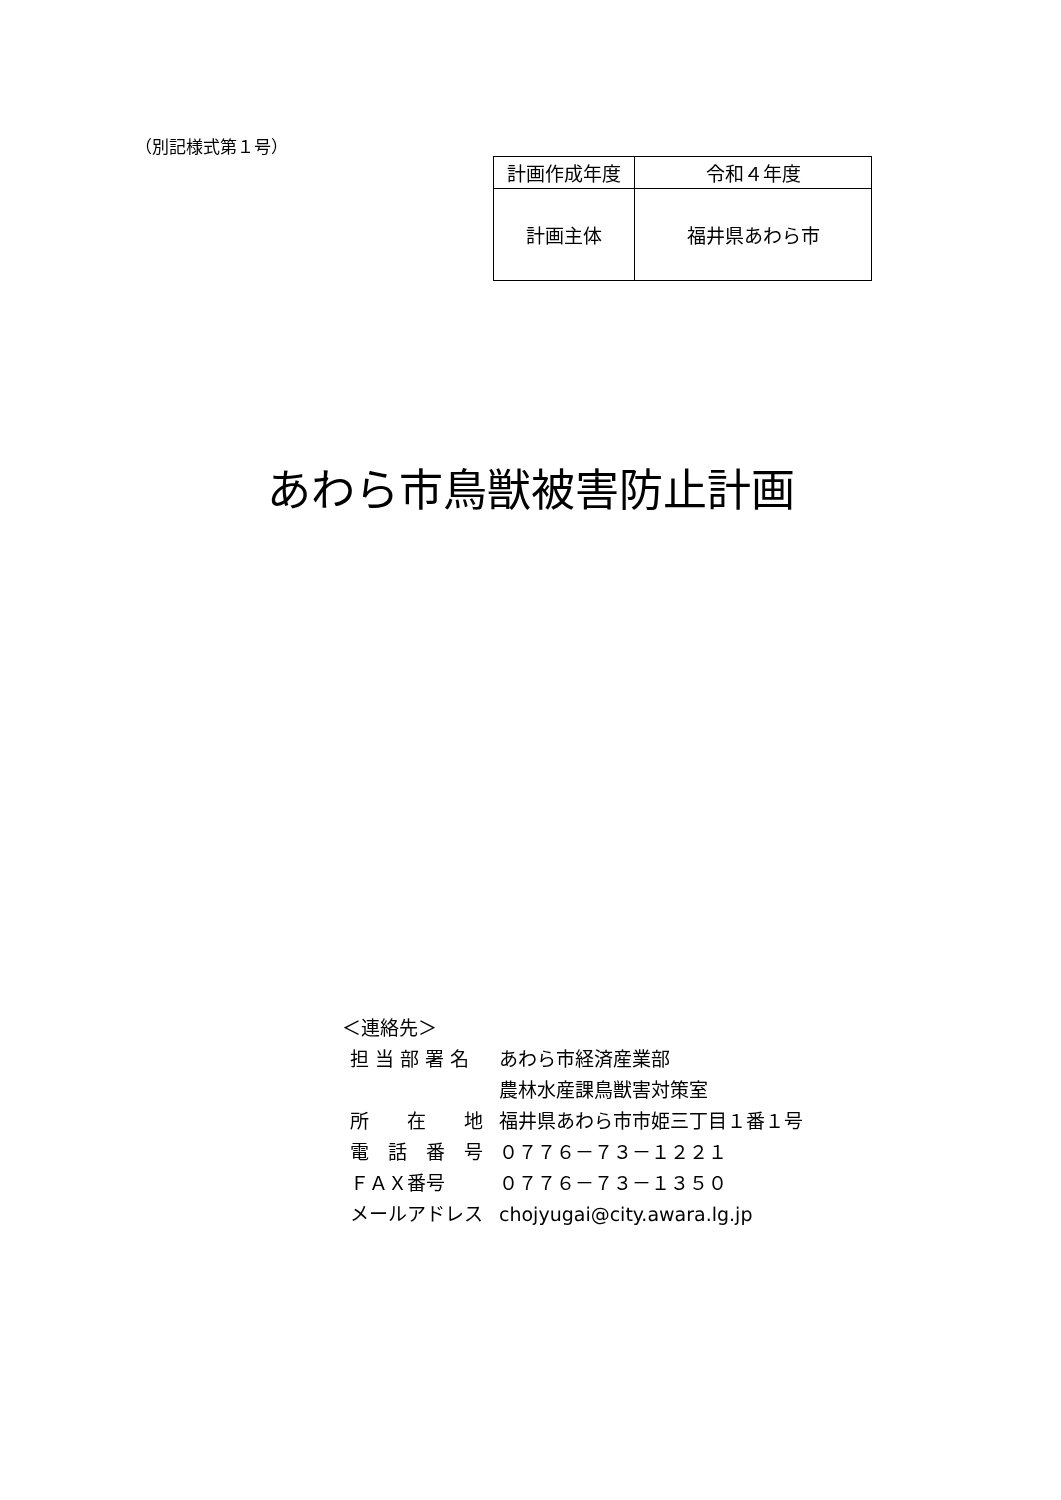（別記様式第１号）
| 計画作成年度 | 令和４年度 |
| 計画主体 | 福井県あわら市 |
あわら市鳥獣被害防止計画
＜連絡先＞
| 担 当 部 署 名 | あわら市経済産業部 農林水産課鳥獣害対策室 |
| 所 在 地 | 福井県あわら市市姫三丁目１番１号 |
| 電 話 番 号 | ０７７６－７３－１２２１ |
| ＦＡＸ番号 | ０７７６－７３－１３５０ |
| メールアドレス | chojyugai@city.awara.lg.jp |